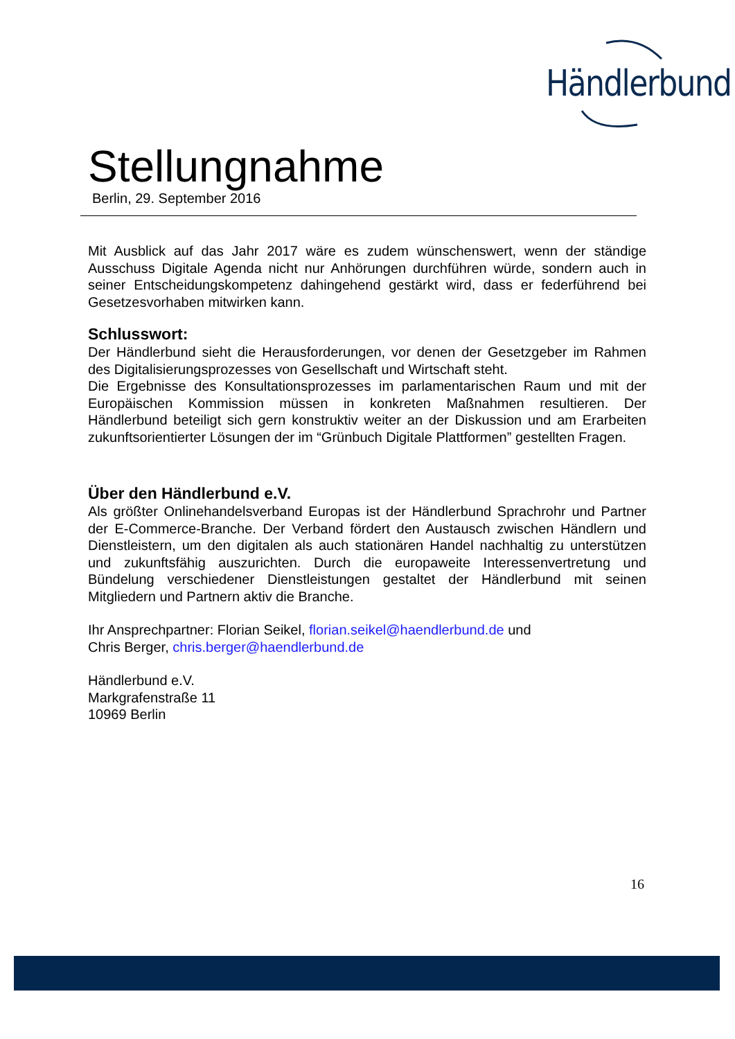Händlerbund
Stellungnahme
Berlin, 29. September 2016
Mit Ausblick auf das Jahr 2017 wäre es zudem wünschenswert, wenn der ständige Ausschuss Digitale Agenda nicht nur Anhörungen durchführen würde, sondern auch in seiner Entscheidungskompetenz dahingehend gestärkt wird, dass er federführend bei Gesetzesvorhaben mitwirken kann.
Schlusswort:
Der Händlerbund sieht die Herausforderungen, vor denen der Gesetzgeber im Rahmen des Digitalisierungsprozesses von Gesellschaft und Wirtschaft steht.
Die Ergebnisse des Konsultationsprozesses im parlamentarischen Raum und mit der Europäischen Kommission müssen in konkreten Maßnahmen resultieren. Der Händlerbund beteiligt sich gern konstruktiv weiter an der Diskussion und am Erarbeiten zukunftsorientierter Lösungen der im “Grünbuch Digitale Plattformen” gestellten Fragen.
Über den Händlerbund e.V.
Als größter Onlinehandelsverband Europas ist der Händlerbund Sprachrohr und Partner der E-Commerce-Branche. Der Verband fördert den Austausch zwischen Händlern und Dienstleistern, um den digitalen als auch stationären Handel nachhaltig zu unterstützen und zukunftsfähig auszurichten. Durch die europaweite Interessenvertretung und Bündelung verschiedener Dienstleistungen gestaltet der Händlerbund mit seinen Mitgliedern und Partnern aktiv die Branche.
Ihr Ansprechpartner: Florian Seikel, florian.seikel@haendlerbund.de und
Chris Berger, chris.berger@haendlerbund.de
Händlerbund e.V.
Markgrafenstraße 11
10969 Berlin
16